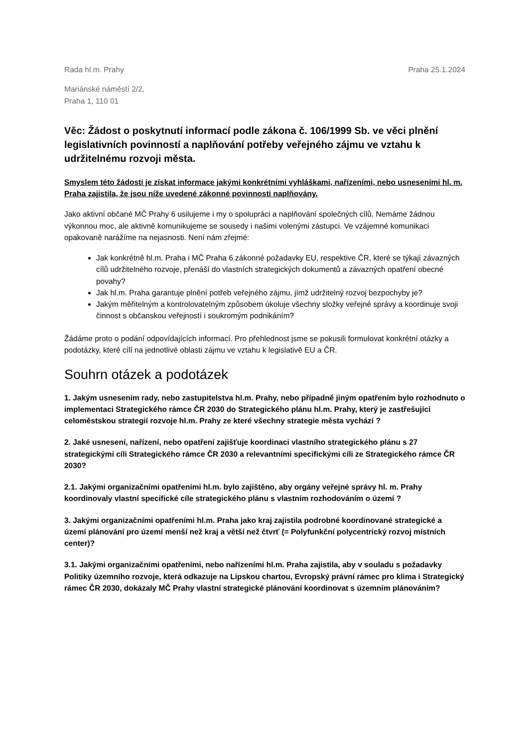Rada hl.m. Prahy Praha 25.1.2024
Mariánské náměstí 2/2,
Praha 1, 110 01
Věc: Žádost o poskytnutí informací podle zákona č. 106/1999 Sb. ve věci plnění legislativních povinností a naplňování potřeby veřejného zájmu ve vztahu k udržitelnému rozvoji města.
Smyslem této žádosti je získat informace jakými konkrétními vyhláškami, nařízeními, nebo usneseními hl. m. Praha zajistila, že jsou níže uvedené zákonné povinnosti naplňovány.
Jako aktivní občané MČ Prahy 6 usilujeme i my o spolupráci a naplňování společných cílů. Nemáme žádnou výkonnou moc, ale aktivně komunikujeme se sousedy i našimi volenými zástupci. Ve vzájemné komunikaci opakovaně narážíme na nejasnosti. Není nám zřejmé:
Jak konkrétně hl.m. Praha i MČ Praha 6 zákonné požadavky EU, respektive ČR, které se týkají závazných cílů udržitelného rozvoje, přenáší do vlastních strategických dokumentů a závazných opatření obecné povahy?
Jak hl.m. Praha garantuje plnění potřeb veřejného zájmu, jímž udržitelný rozvoj bezpochyby je?
Jakým měřitelným a kontrolovatelným způsobem úkoluje všechny složky veřejné správy a koordinuje svoji činnost s občanskou veřejností i soukromým podnikáním?
Žádáme proto o podání odpovídajících informací. Pro přehlednost jsme se pokusili formulovat konkrétní otázky a podotázky, které cílí na jednotlivé oblasti zájmu ve vztahu k legislativě EU a ČR.
Souhrn otázek a podotázek
1. Jakým usnesením rady, nebo zastupitelstva hl.m. Prahy, nebo případně jiným opatřením bylo rozhodnuto o implementaci Strategického rámce ČR 2030 do Strategického plánu hl.m. Prahy, který je zastřešující celoměstskou strategií rozvoje hl.m. Prahy ze které všechny strategie města vychází ?
2. Jaké usnesení, nařízení, nebo opatření zajišťuje koordinaci vlastního strategického plánu s 27 strategickými cíli Strategického rámce ČR 2030 a relevantními specifickými cíli ze Strategického rámce ČR 2030?
2.1. Jakými organizačními opatřeními hl.m. bylo zajištěno, aby orgány veřejné správy hl. m. Prahy koordinovaly vlastní specifické cíle strategického plánu s vlastním rozhodováním o území ?
3. Jakými organizačními opatřeními hl.m. Praha jako kraj zajistila podrobné koordinované strategické a území plánování pro území menší než kraj a větší než čtvrť (= Polyfunkční polycentrický rozvoj místních center)?
3.1. Jakými organizačními opatřeními, nebo nařízeními hl.m. Praha zajistila, aby v souladu s požadavky Politiky územního rozvoje, která odkazuje na Lipskou chartou, Evropský právní rámec pro klima i Strategický rámec ČR 2030, dokázaly MČ Prahy vlastní strategické plánování koordinovat s územním plánováním?